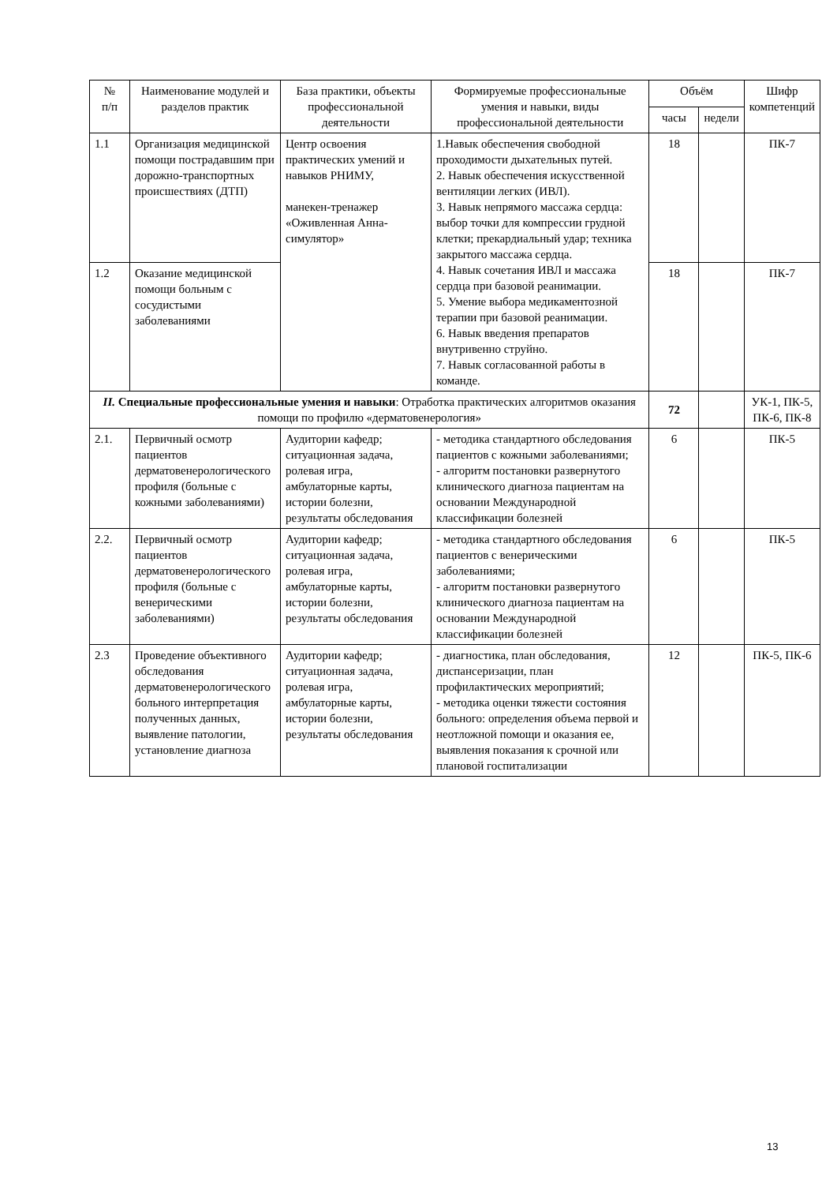| № п/п | Наименование модулей и разделов практик | База практики, объекты профессиональной деятельности | Формируемые профессиональные умения и навыки, виды профессиональной деятельности | Объём | | Шифр компетенций |
| --- | --- | --- | --- | --- | --- | --- |
| | | | | часы | недели | |
| 1.1 | Организация медицинской помощи пострадавшим при дорожно-транспортных происшествиях (ДТП) | Центр освоения практических умений и навыков РНИМУ, манекен-тренажер «Оживленная Анна-симулятор» | 1.Навык обеспечения свободной проходимости дыхательных путей. 2. Навык обеспечения искусственной вентиляции легких (ИВЛ). 3. Навык непрямого массажа сердца: выбор точки для компрессии грудной клетки; прекардиальный удар; техника закрытого массажа сердца. 4. Навык сочетания ИВЛ и массажа сердца при базовой реанимации. 5. Умение выбора медикаментозной терапии при базовой реанимации. 6. Навык введения препаратов внутривенно струйно. 7. Навык согласованной работы в команде. | 18 | | ПК-7 |
| 1.2 | Оказание медицинской помощи больным с сосудистыми заболеваниями | | | 18 | | ПК-7 |
| II. Специальные профессиональные умения и навыки : Отработка практических алгоритмов оказания помощи по профилю «дерматовенерология» | | | | 72 | | УК-1, ПК-5, ПК-6, ПК-8 |
| 2.1. | Первичный осмотр пациентов дерматовенерологического профиля (больные с кожными заболеваниями) | Аудитории кафедр; ситуационная задача, ролевая игра, амбулаторные карты, истории болезни, результаты обследования | - методика стандартного обследования пациентов с кожными заболеваниями; - алгоритм постановки развернутого клинического диагноза пациентам на основании Международной классификации болезней | 6 | | ПК-5 |
| 2.2. | Первичный осмотр пациентов дерматовенерологического профиля (больные с венерическими заболеваниями) | Аудитории кафедр; ситуационная задача, ролевая игра, амбулаторные карты, истории болезни, результаты обследования | - методика стандартного обследования пациентов с венерическими заболеваниями; - алгоритм постановки развернутого клинического диагноза пациентам на основании Международной классификации болезней | 6 | | ПК-5 |
| 2.3 | Проведение объективного обследования дерматовенерологического больного интерпретация полученных данных, выявление патологии, установление диагноза | Аудитории кафедр; ситуационная задача, ролевая игра, амбулаторные карты, истории болезни, результаты обследования | - диагностика, план обследования, диспансеризации, план профилактических мероприятий; - методика оценки тяжести состояния больного: определения объема первой и неотложной помощи и оказания ее, выявления показания к срочной или плановой госпитализации | 12 | | ПК-5, ПК-6 |
13